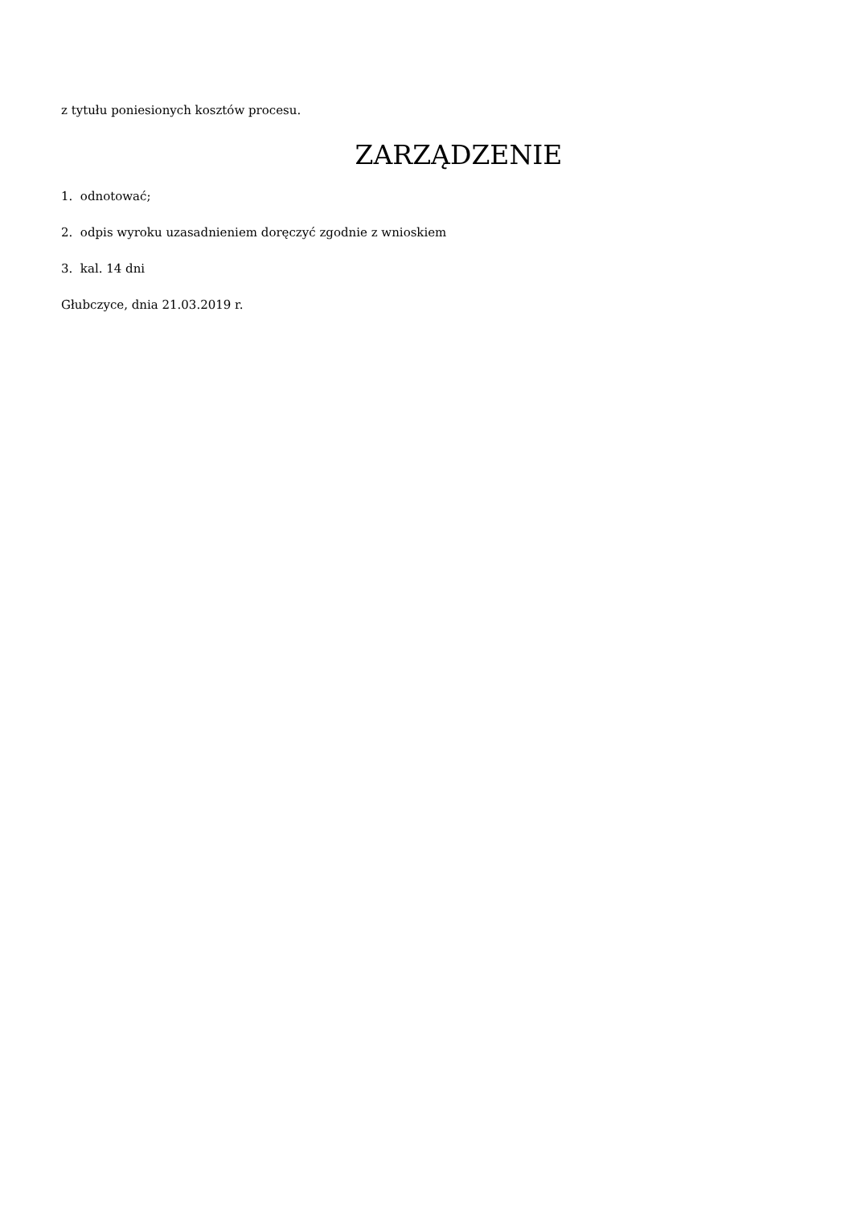z tytułu poniesionych kosztów procesu.
ZARZĄDZENIE
1. odnotować;
2. odpis wyroku uzasadnieniem doręczyć zgodnie z wnioskiem
3. kal. 14 dni
Głubczyce, dnia 21.03.2019 r.